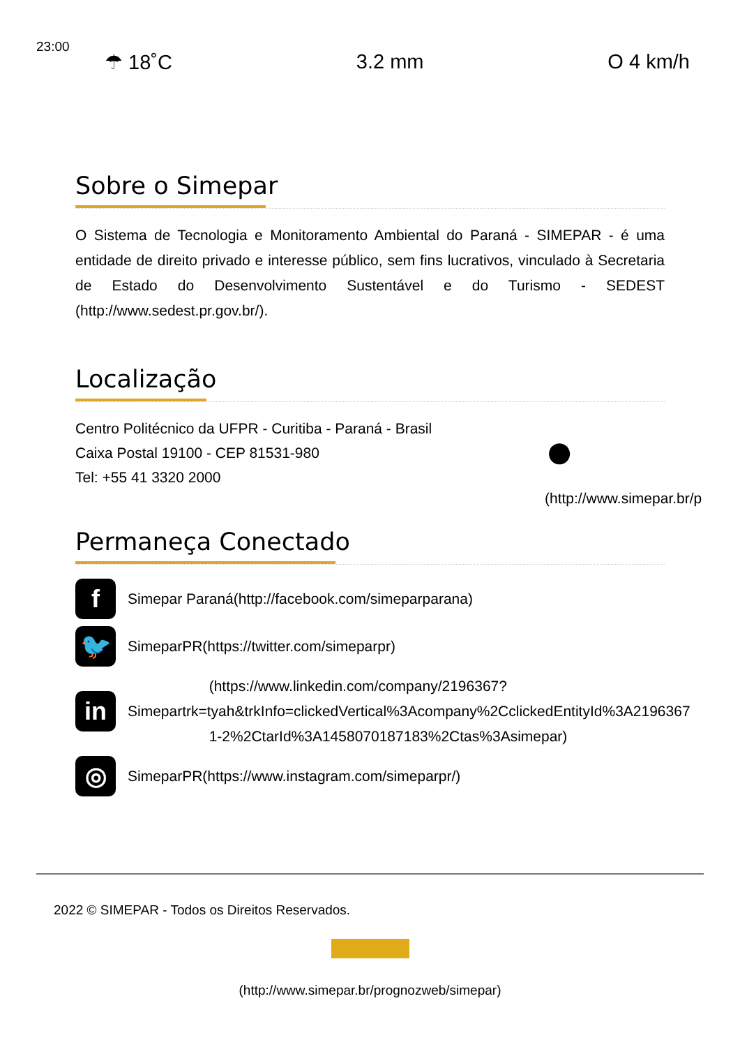23:00
☂ 18˚C 3.2 mm O 4 km/h
Sobre o Simepar
O Sistema de Tecnologia e Monitoramento Ambiental do Paraná - SIMEPAR - é uma entidade de direito privado e interesse público, sem fins lucrativos, vinculado à Secretaria de Estado do Desenvolvimento Sustentável e do Turismo - SEDEST (http://www.sedest.pr.gov.br/).
Localização
Centro Politécnico da UFPR - Curitiba - Paraná - Brasil
Caixa Postal 19100 - CEP 81531-980
Tel: +55 41 3320 2000
●
(http://www.simepar.br/p
Permaneça Conectado
f
Simepar Paraná(http://facebook.com/simeparparana)
🐦
SimeparPR(https://twitter.com/simeparpr)
in
(https://www.linkedin.com/company/2196367?
Simepartrk=tyah&trkInfo=clickedVertical%3Acompany%2CclickedEntityId%3A2196367
1-2%2CtarId%3A1458070187183%2Ctas%3Asimepar)
◎
SimeparPR(https://www.instagram.com/simeparpr/)
2022 © SIMEPAR - Todos os Direitos Reservados.
(http://www.simepar.br/prognozweb/simepar)